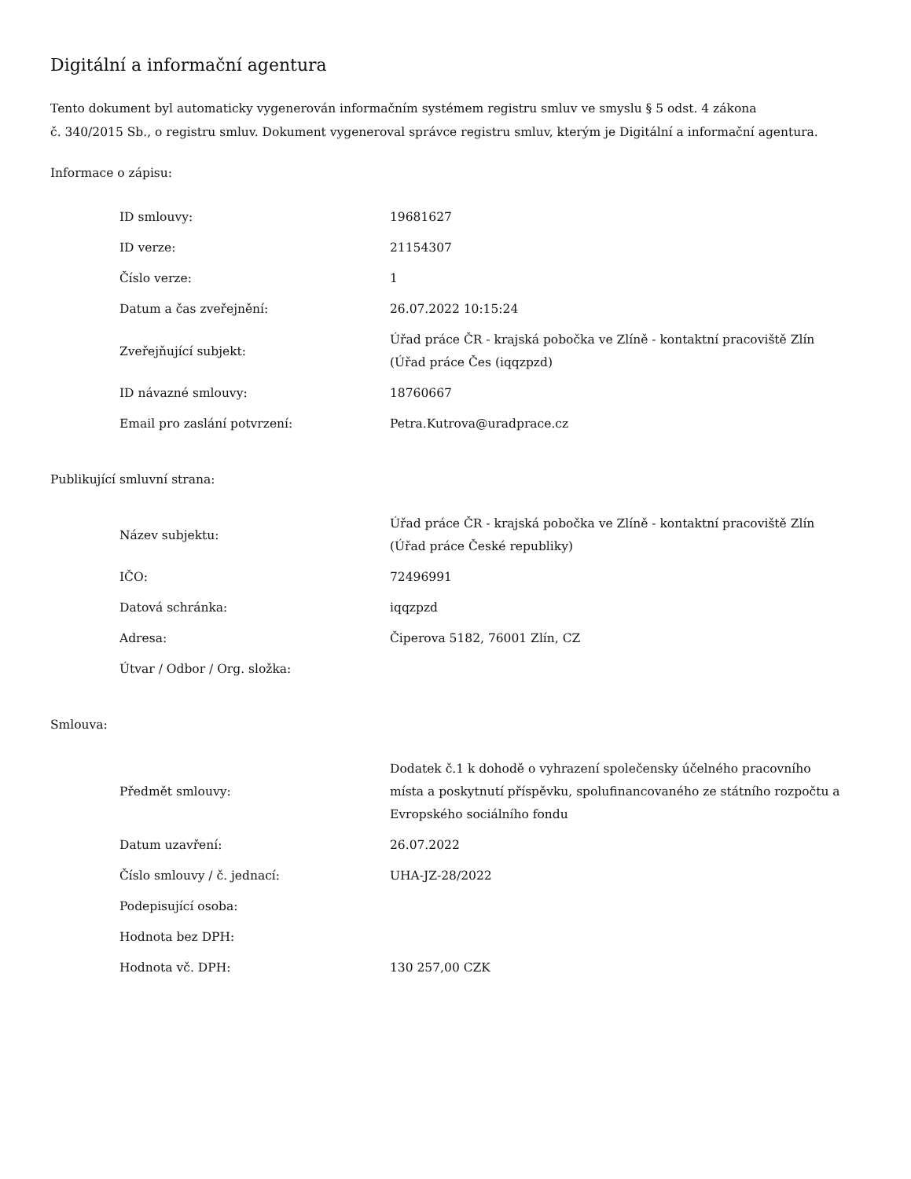Digitální a informační agentura
Tento dokument byl automaticky vygenerován informačním systémem registru smluv ve smyslu § 5 odst. 4 zákona
č. 340/2015 Sb., o registru smluv. Dokument vygeneroval správce registru smluv, kterým je Digitální a informační agentura.
Informace o zápisu:
| ID smlouvy: | 19681627 |
| ID verze: | 21154307 |
| Číslo verze: | 1 |
| Datum a čas zveřejnění: | 26.07.2022 10:15:24 |
| Zveřejňující subjekt: | Úřad práce ČR - krajská pobočka ve Zlíně - kontaktní pracoviště Zlín (Úřad práce Čes (iqqzpzd) |
| ID návazné smlouvy: | 18760667 |
| Email pro zaslání potvrzení: | Petra.Kutrova@uradprace.cz |
Publikující smluvní strana:
| Název subjektu: | Úřad práce ČR - krajská pobočka ve Zlíně - kontaktní pracoviště Zlín (Úřad práce České republiky) |
| IČO: | 72496991 |
| Datová schránka: | iqqzpzd |
| Adresa: | Čiperova 5182, 76001 Zlín, CZ |
| Útvar / Odbor / Org. složka: | |
Smlouva:
| Předmět smlouvy: | Dodatek č.1 k dohodě o vyhrazení společensky účelného pracovního místa a poskytnutí příspěvku, spolufinancovaného ze státního rozpočtu a Evropského sociálního fondu |
| Datum uzavření: | 26.07.2022 |
| Číslo smlouvy / č. jednací: | UHA-JZ-28/2022 |
| Podepisující osoba: | |
| Hodnota bez DPH: | |
| Hodnota vč. DPH: | 130 257,00 CZK |